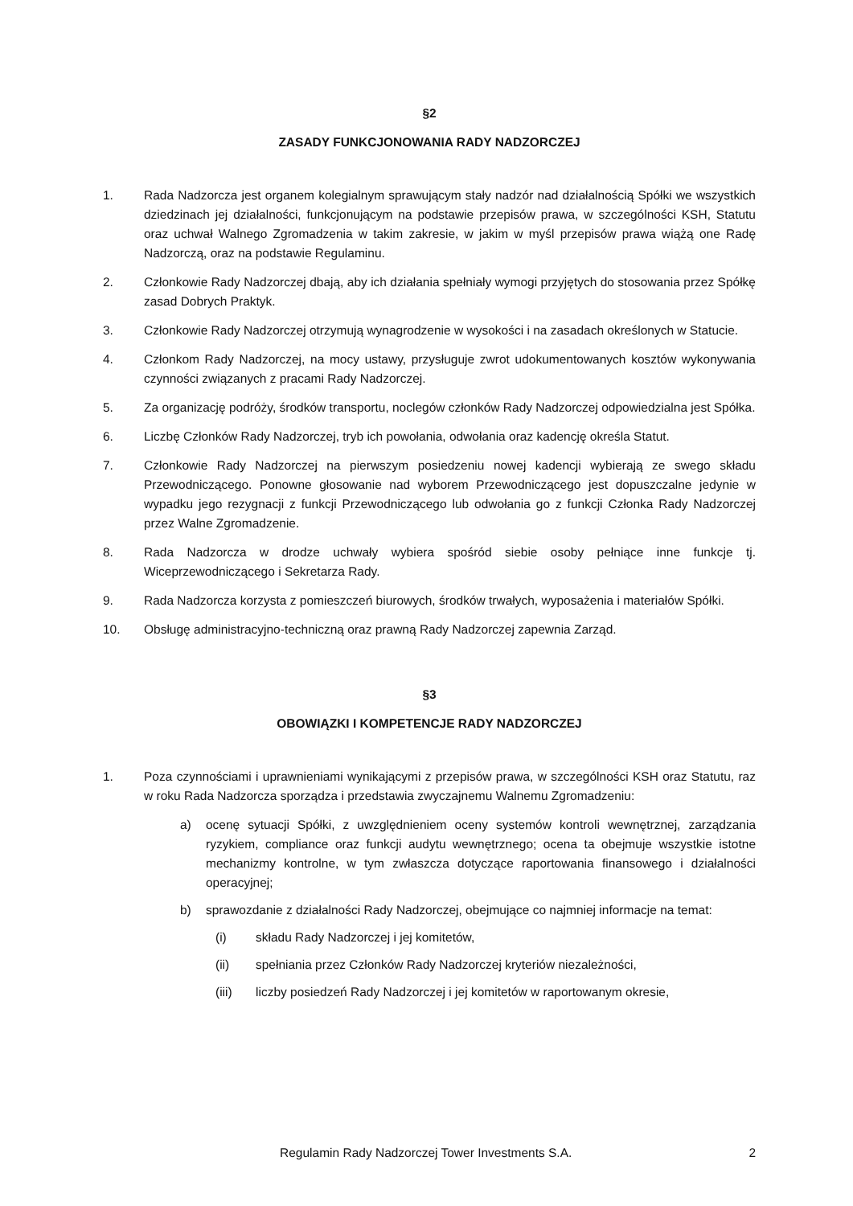§2
ZASADY FUNKCJONOWANIA RADY NADZORCZEJ
1. Rada Nadzorcza jest organem kolegialnym sprawującym stały nadzór nad działalnością Spółki we wszystkich dziedzinach jej działalności, funkcjonującym na podstawie przepisów prawa, w szczególności KSH, Statutu oraz uchwał Walnego Zgromadzenia w takim zakresie, w jakim w myśl przepisów prawa wiążą one Radę Nadzorczą, oraz na podstawie Regulaminu.
2. Członkowie Rady Nadzorczej dbają, aby ich działania spełniały wymogi przyjętych do stosowania przez Spółkę zasad Dobrych Praktyk.
3. Członkowie Rady Nadzorczej otrzymują wynagrodzenie w wysokości i na zasadach określonych w Statucie.
4. Członkom Rady Nadzorczej, na mocy ustawy, przysługuje zwrot udokumentowanych kosztów wykonywania czynności związanych z pracami Rady Nadzorczej.
5. Za organizację podróży, środków transportu, noclegów członków Rady Nadzorczej odpowiedzialna jest Spółka.
6. Liczbę Członków Rady Nadzorczej, tryb ich powołania, odwołania oraz kadencję określa Statut.
7. Członkowie Rady Nadzorczej na pierwszym posiedzeniu nowej kadencji wybierają ze swego składu Przewodniczącego. Ponowne głosowanie nad wyborem Przewodniczącego jest dopuszczalne jedynie w wypadku jego rezygnacji z funkcji Przewodniczącego lub odwołania go z funkcji Członka Rady Nadzorczej przez Walne Zgromadzenie.
8. Rada Nadzorcza w drodze uchwały wybiera spośród siebie osoby pełniące inne funkcje tj. Wiceprzewodniczącego i Sekretarza Rady.
9. Rada Nadzorcza korzysta z pomieszczeń biurowych, środków trwałych, wyposażenia i materiałów Spółki.
10. Obsługę administracyjno-techniczną oraz prawną Rady Nadzorczej zapewnia Zarząd.
§3
OBOWIĄZKI I KOMPETENCJE RADY NADZORCZEJ
1. Poza czynnościami i uprawnieniami wynikającymi z przepisów prawa, w szczególności KSH oraz Statutu, raz w roku Rada Nadzorcza sporządza i przedstawia zwyczajnemu Walnemu Zgromadzeniu:
a) ocenę sytuacji Spółki, z uwzględnieniem oceny systemów kontroli wewnętrznej, zarządzania ryzykiem, compliance oraz funkcji audytu wewnętrznego; ocena ta obejmuje wszystkie istotne mechanizmy kontrolne, w tym zwłaszcza dotyczące raportowania finansowego i działalności operacyjnej;
b) sprawozdanie z działalności Rady Nadzorczej, obejmujące co najmniej informacje na temat:
(i) składu Rady Nadzorczej i jej komitetów,
(ii) spełniania przez Członków Rady Nadzorczej kryteriów niezależności,
(iii) liczby posiedzeń Rady Nadzorczej i jej komitetów w raportowanym okresie,
Regulamin Rady Nadzorczej Tower Investments S.A. 2